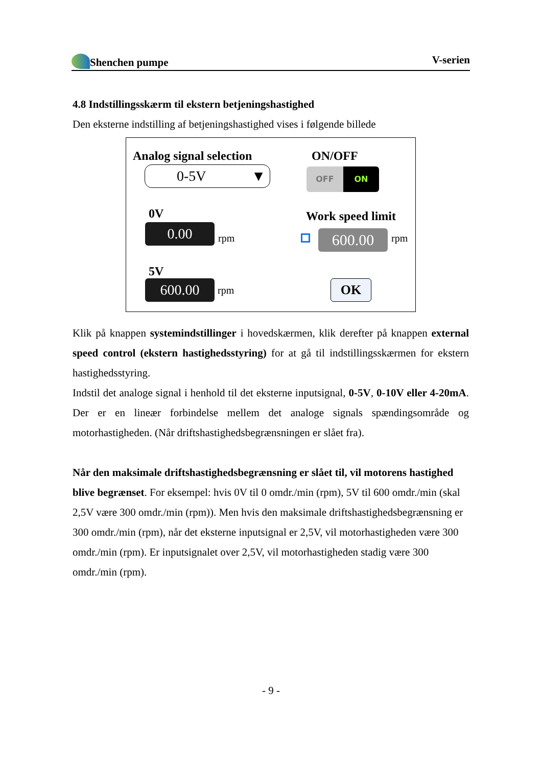Shenchen pumpe V-serien
4.8 Indstillingsskærm til ekstern betjeningshastighed
Den eksterne indstilling af betjeningshastighed vises i følgende billede
Analog signal selection
0-5V ▼
ON/OFF
OFF ON
0V
0.00 rpm
Work speed limit
600.00 rpm
5V
600.00 rpm OK
Klik på knappen systemindstillinger i hovedskærmen, klik derefter på knappen external speed control (ekstern hastighedsstyring) for at gå til indstillingsskærmen for ekstern hastighedsstyring.
Indstil det analoge signal i henhold til det eksterne inputsignal, 0-5V, 0-10V eller 4-20mA. Der er en lineær forbindelse mellem det analoge signals spændingsområde og motorhastigheden. (Når driftshastighedsbegrænsningen er slået fra).
Når den maksimale driftshastighedsbegrænsning er slået til, vil motorens hastighed blive begrænset. For eksempel: hvis 0V til 0 omdr./min (rpm), 5V til 600 omdr./min (skal 2,5V være 300 omdr./min (rpm)). Men hvis den maksimale driftshastighedsbegrænsning er 300 omdr./min (rpm), når det eksterne inputsignal er 2,5V, vil motorhastigheden være 300 omdr./min (rpm). Er inputsignalet over 2,5V, vil motorhastigheden stadig være 300 omdr./min (rpm).
- 9 -